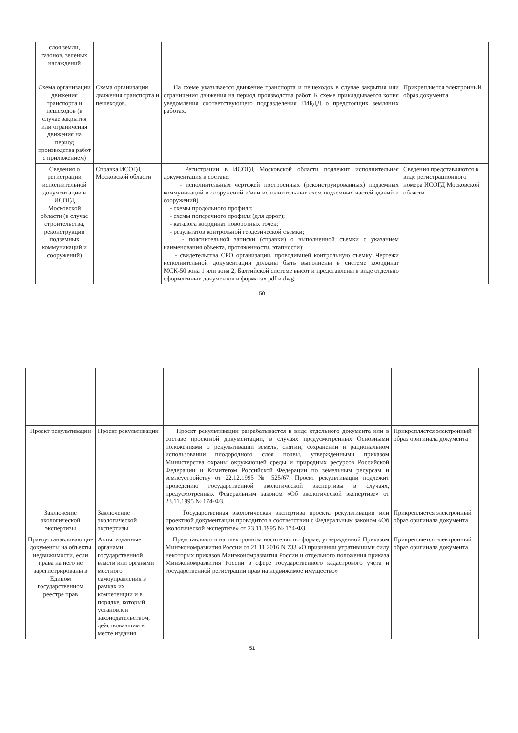| слоя земли, газонов, зеленых насаждений | | | |
| Схема организации движения транспорта и пешеходов (в случае закрытия или ограничения движения на период производства работ с приложением) | Схема организации движения транспорта и пешеходов. | На схеме указывается движение транспорта и пешеходов в случае закрытия или ограничения движения на период производства работ. К схеме прикладывается копия уведомления соответствующего подразделения ГИБДД о предстоящих земляных работах. | Прикрепляется электронный образ документа |
| Сведения о регистрации исполнительной документации в ИСОГД Московской области (в случае строительства, реконструкции подземных коммуникаций и сооружений) | Справка ИСОГД Московской области | Регистрации в ИСОГД Московской области подлежит исполнительная документация в составе: - исполнительных чертежей построенных (реконструированных) подземных коммуникаций и сооружений и/или исполнительных схем подземных частей зданий и сооружений) - схемы продольного профиля; - схемы поперечного профиля (для дорог); - каталога координат поворотных точек; - результатов контрольной геодезической съемки; - пояснительной записки (справки) о выполненной съемки с указанием наименования объекта, протяженности, этапности): - свидетельства СРО организации, проводившей контрольную съемку. Чертежи исполнительной документации должны быть выполнены в системе координат МСК-50 зона 1 или зона 2, Балтийской системе высот и представлены в виде отдельно оформленных документов в форматах pdf и dwg. | Сведения представляются в виде регистрационного номера ИСОГД Московской области |
50
| Проект рекультивации | Проект рекультивации | Проект рекультивации разрабатывается в виде отдельного документа или в составе проектной документации, в случаях предусмотренных Основными положениями о рекультивации земель, снятии, сохранении и рациональном использовании плодородного слоя почвы, утвержденными приказом Министерства охраны окружающей среды и природных ресурсов Российской Федерации и Комитетом Российской Федерации по земельным ресурсам и землеустройству от 22.12.1995 № 525/67. Проект рекультивации подлежит проведению государственной экологической экспертизы в случаях, предусмотренных Федеральным законом «Об экологической экспертизе» от 23.11.1995 № 174-ФЗ. | Прикрепляется электронный образ оригинала документа |
| Заключение экологической экспертизы | Заключение экологической экспертизы | Государственная экологическая экспертиза проекта рекультивации или проектной документации проводится в соответствии с Федеральным законом «Об экологической экспертизе» от 23.11.1995 № 174-ФЗ. | Прикрепляется электронный образ оригинала документа |
| Правоустанавливающие документы на объекты недвижимости, если права на него не зарегистрированы в Едином государственном реестре прав | Акты, изданные органами государственной власти или органами местного самоуправления в рамках их компетенции и в порядке, который установлен законодательством, действовавшим в месте издания | Представляются на электронном носителях по форме, утвержденной Приказом Минэкономразвития России от 21.11.2016 N 733 «О признании утратившими силу некоторых приказов Минэкономразвития России и отдельного положения приказа Минэкономразвития России в сфере государственного кадастрового учета и государственной регистрации прав на недвижимое имущество» | Прикрепляется электронный образ оригинала документа |
51